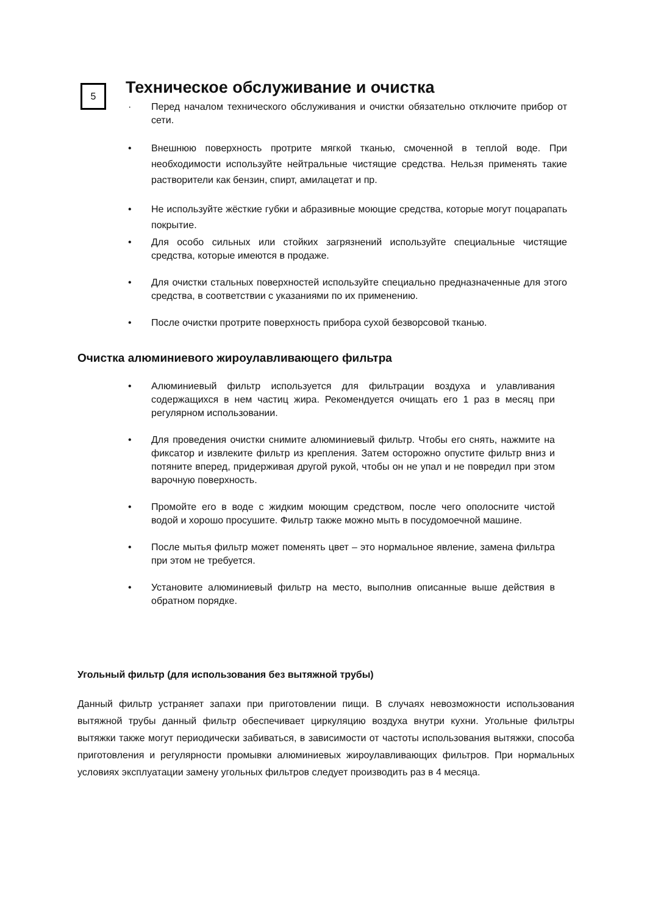5
Техническое обслуживание и очистка
· Перед началом технического обслуживания и очистки обязательно отключите прибор от сети.
• Внешнюю поверхность протрите мягкой тканью, смоченной в теплой воде. При необходимости используйте нейтральные чистящие средства. Нельзя применять такие растворители как бензин, спирт, амилацетат и пр.
• Не используйте жёсткие губки и абразивные моющие средства, которые могут поцарапать покрытие.
• Для особо сильных или стойких загрязнений используйте специальные чистящие средства, которые имеются в продаже.
• Для очистки стальных поверхностей используйте специально предназначенные для этого средства, в соответствии с указаниями по их применению.
• После очистки протрите поверхность прибора сухой безворсовой тканью.
Очистка алюминиевого жироулавливающего фильтра
• Алюминиевый фильтр используется для фильтрации воздуха и улавливания содержащихся в нем частиц жира. Рекомендуется очищать его 1 раз в месяц при регулярном использовании.
• Для проведения очистки снимите алюминиевый фильтр. Чтобы его снять, нажмите на фиксатор и извлеките фильтр из крепления. Затем осторожно опустите фильтр вниз и потяните вперед, придерживая другой рукой, чтобы он не упал и не повредил при этом варочную поверхность.
• Промойте его в воде с жидким моющим средством, после чего ополосните чистой водой и хорошо просушите. Фильтр также можно мыть в посудомоечной машине.
• После мытья фильтр может поменять цвет – это нормальное явление, замена фильтра при этом не требуется.
• Установите алюминиевый фильтр на место, выполнив описанные выше действия в обратном порядке.
Угольный фильтр (для использования без вытяжной трубы)
Данный фильтр устраняет запахи при приготовлении пищи. В случаях невозможности использования вытяжной трубы данный фильтр обеспечивает циркуляцию воздуха внутри кухни. Угольные фильтры вытяжки также могут периодически забиваться, в зависимости от частоты использования вытяжки, способа приготовления и регулярности промывки алюминиевых жироулавливающих фильтров. При нормальных условиях эксплуатации замену угольных фильтров следует производить раз в 4 месяца.